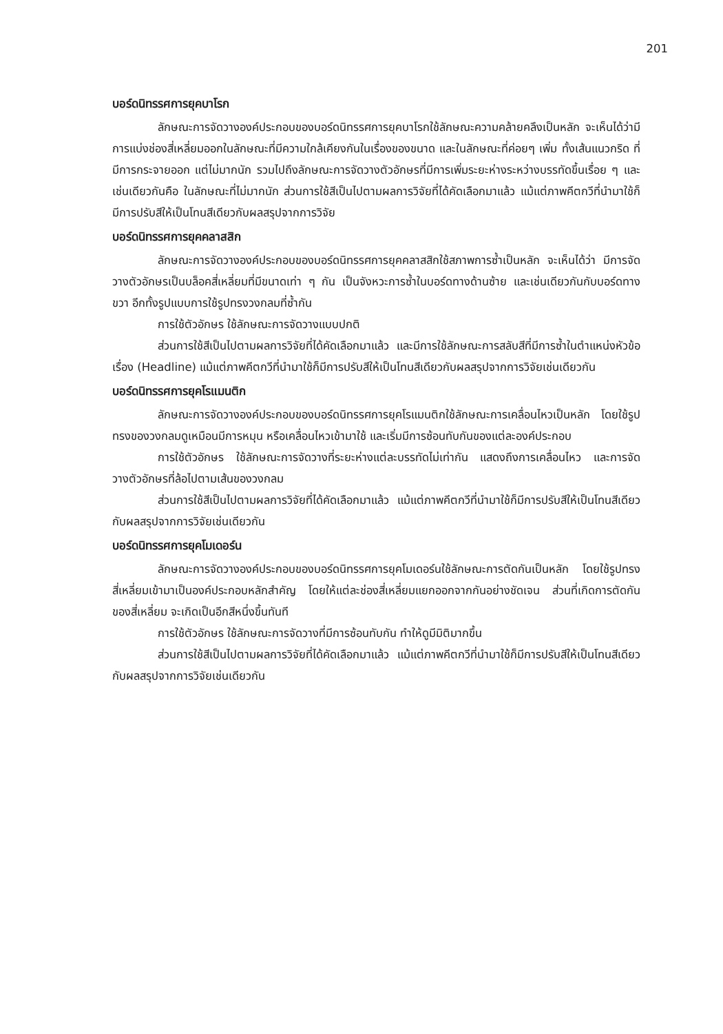201
บอร์ดนิทรรศการยุคบาโรก
ลักษณะการจัดวางองค์ประกอบของบอร์ดนิทรรศการยุคบาโรกใช้ลักษณะความคล้ายคลึงเป็นหลัก จะเห็นได้ว่ามีการแบ่งช่องสี่เหลี่ยมออกในลักษณะที่มีความใกล้เคียงกันในเรื่องของขนาด และในลักษณะที่ค่อยๆ เพิ่ม ทั้งเส้นแนวกริด ที่มีการกระจายออก แต่ไม่มากนัก รวมไปถึงลักษณะการจัดวางตัวอักษรที่มีการเพิ่มระยะห่างระหว่างบรรทัดขึ้นเรื่อย ๆ และเช่นเดียวกันคือ ในลักษณะที่ไม่มากนัก ส่วนการใช้สีเป็นไปตามผลการวิจัยที่ได้คัดเลือกมาแล้ว แม้แต่ภาพคีตกวีที่นำมาใช้ก็มีการปรับสีให้เป็นโทนสีเดียวกับผลสรุปจากการวิจัย
บอร์ดนิทรรศการยุคคลาสสิก
ลักษณะการจัดวางองค์ประกอบของบอร์ดนิทรรศการยุคคลาสสิกใช้สภาพการซ้ำเป็นหลัก จะเห็นได้ว่า มีการจัดวางตัวอักษรเป็นบล็อคสี่เหลี่ยมที่มีขนาดเท่า ๆ กัน เป็นจังหวะการซ้ำในบอร์ดทางด้านซ้าย และเช่นเดียวกันกับบอร์ดทางขวา อีกทั้งรูปแบบการใช้รูปทรงวงกลมที่ซ้ำกัน
การใช้ตัวอักษร ใช้ลักษณะการจัดวางแบบปกติ
ส่วนการใช้สีเป็นไปตามผลการวิจัยที่ได้คัดเลือกมาแล้ว และมีการใช้ลักษณะการสลับสีที่มีการซ้ำในตำแหน่งหัวข้อเรื่อง (Headline) แม้แต่ภาพคีตกวีที่นำมาใช้ก็มีการปรับสีให้เป็นโทนสีเดียวกับผลสรุปจากการวิจัยเช่นเดียวกัน
บอร์ดนิทรรศการยุคโรแมนติก
ลักษณะการจัดวางองค์ประกอบของบอร์ดนิทรรศการยุคโรแมนติกใช้ลักษณะการเคลื่อนไหวเป็นหลัก โดยใช้รูปทรงของวงกลมดูเหมือนมีการหมุน หรือเคลื่อนไหวเข้ามาใช้ และเริ่มมีการซ้อนทับกันของแต่ละองค์ประกอบ
การใช้ตัวอักษร ใช้ลักษณะการจัดวางที่ระยะห่างแต่ละบรรทัดไม่เท่ากัน แสดงถึงการเคลื่อนไหว และการจัดวางตัวอักษรที่ล้อไปตามเส้นของวงกลม
ส่วนการใช้สีเป็นไปตามผลการวิจัยที่ได้คัดเลือกมาแล้ว แม้แต่ภาพคีตกวีที่นำมาใช้ก็มีการปรับสีให้เป็นโทนสีเดียวกับผลสรุปจากการวิจัยเช่นเดียวกัน
บอร์ดนิทรรศการยุคโมเดอร์น
ลักษณะการจัดวางองค์ประกอบของบอร์ดนิทรรศการยุคโมเดอร์นใช้ลักษณะการตัดกันเป็นหลัก โดยใช้รูปทรงสี่เหลี่ยมเข้ามาเป็นองค์ประกอบหลักสำคัญ โดยให้แต่ละช่องสี่เหลี่ยมแยกออกจากกันอย่างชัดเจน ส่วนที่เกิดการตัดกันของสี่เหลี่ยม จะเกิดเป็นอีกสีหนึ่งขึ้นทันที
การใช้ตัวอักษร ใช้ลักษณะการจัดวางที่มีการซ้อนทับกัน ทำให้ดูมีมิติมากขึ้น
ส่วนการใช้สีเป็นไปตามผลการวิจัยที่ได้คัดเลือกมาแล้ว แม้แต่ภาพคีตกวีที่นำมาใช้ก็มีการปรับสีให้เป็นโทนสีเดียวกับผลสรุปจากการวิจัยเช่นเดียวกัน